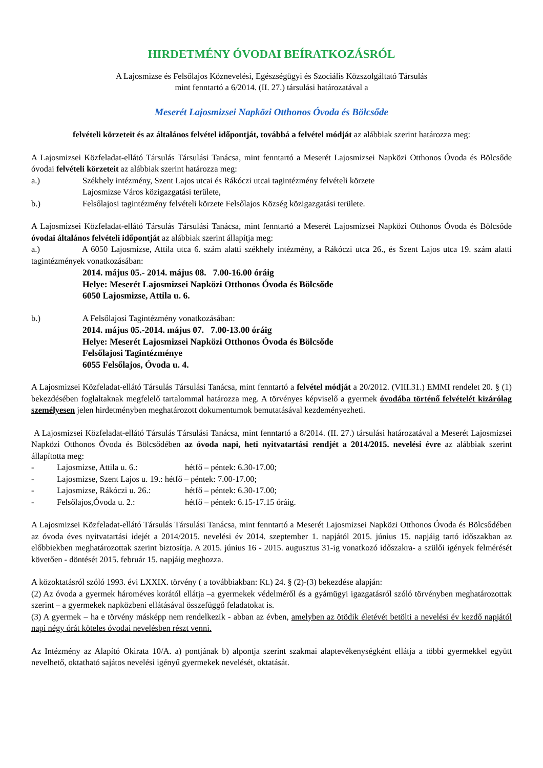HIRDETMÉNY ÓVODAI BEÍRATKOZÁSRÓL
A Lajosmizse és Felsőlajos Köznevelési, Egészségügyi és Szociális Közszolgáltató Társulás
mint fenntartó a 6/2014. (II. 27.) társulási határozatával a
Meserét Lajosmizsei Napközi Otthonos Óvoda és Bölcsőde
felvételi körzeteit és az általános felvétel időpontját, továbbá a felvétel módját az alábbiak szerint határozza meg:
A Lajosmizsei Közfeladat-ellátó Társulás Társulási Tanácsa, mint fenntartó a Meserét Lajosmizsei Napközi Otthonos Óvoda és Bölcsőde óvodai felvételi körzeteit az alábbiak szerint határozza meg:
a.) Székhely intézmény, Szent Lajos utcai és Rákóczi utcai tagintézmény felvételi körzete
Lajosmizse Város közigazgatási területe,
b.) Felsőlajosi tagintézmény felvételi körzete Felsőlajos Község közigazgatási területe.
A Lajosmizsei Közfeladat-ellátó Társulás Társulási Tanácsa, mint fenntartó a Meserét Lajosmizsei Napközi Otthonos Óvoda és Bölcsőde óvodai általános felvételi időpontját az alábbiak szerint állapítja meg:
a.) A 6050 Lajosmizse, Attila utca 6. szám alatti székhely intézmény, a Rákóczi utca 26., és Szent Lajos utca 19. szám alatti tagintézmények vonatkozásában:
2014. május 05.- 2014. május 08. 7.00-16.00 óráig
Helye: Meserét Lajosmizsei Napközi Otthonos Óvoda és Bölcsőde
6050 Lajosmizse, Attila u. 6.
b.) A Felsőlajosi Tagintézmény vonatkozásában:
2014. május 05.-2014. május 07. 7.00-13.00 óráig
Helye: Meserét Lajosmizsei Napközi Otthonos Óvoda és Bölcsőde
Felsőlajosi Tagintézménye
6055 Felsőlajos, Óvoda u. 4.
A Lajosmizsei Közfeladat-ellátó Társulás Társulási Tanácsa, mint fenntartó a felvétel módját a 20/2012. (VIII.31.) EMMI rendelet 20. § (1) bekezdésében foglaltaknak megfelelő tartalommal határozza meg. A törvényes képviselő a gyermek óvodába történő felvételét kizárólag személyesen jelen hirdetményben meghatározott dokumentumok bemutatásával kezdeményezheti.
A Lajosmizsei Közfeladat-ellátó Társulás Társulási Tanácsa, mint fenntartó a 8/2014. (II. 27.) társulási határozatával a Meserét Lajosmizsei Napközi Otthonos Óvoda és Bölcsődében az óvoda napi, heti nyitvatartási rendjét a 2014/2015. nevelési évre az alábbiak szerint állapította meg:
- Lajosmizse, Attila u. 6.: hétfő – péntek: 6.30-17.00;
- Lajosmizse, Szent Lajos u. 19.: hétfő – péntek: 7.00-17.00;
- Lajosmizse, Rákóczi u. 26.: hétfő – péntek: 6.30-17.00;
- Felsőlajos,Óvoda u. 2.: hétfő – péntek: 6.15-17.15 óráig.
A Lajosmizsei Közfeladat-ellátó Társulás Társulási Tanácsa, mint fenntartó a Meserét Lajosmizsei Napközi Otthonos Óvoda és Bölcsődében az óvoda éves nyitvatartási idejét a 2014/2015. nevelési év 2014. szeptember 1. napjától 2015. június 15. napjáig tartó időszakban az előbbiekben meghatározottak szerint biztosítja. A 2015. június 16 - 2015. augusztus 31-ig vonatkozó időszakra- a szülői igények felmérését követően - döntését 2015. február 15. napjáig meghozza.
A közoktatásról szóló 1993. évi LXXIX. törvény ( a továbbiakban: Kt.) 24. § (2)-(3) bekezdése alapján:
(2) Az óvoda a gyermek hároméves korától ellátja –a gyermekek védelméről és a gyámügyi igazgatásról szóló törvényben meghatározottak szerint – a gyermekek napközbeni ellátásával összefüggő feladatokat is.
(3) A gyermek – ha e törvény másképp nem rendelkezik - abban az évben, amelyben az ötödik életévét betölti a nevelési év kezdő napjától napi négy órát köteles óvodai nevelésben részt venni.
Az Intézmény az Alapító Okirata 10/A. a) pontjának b) alpontja szerint szakmai alaptevékenységként ellátja a többi gyermekkel együtt nevelhető, oktatható sajátos nevelési igényű gyermekek nevelését, oktatását.